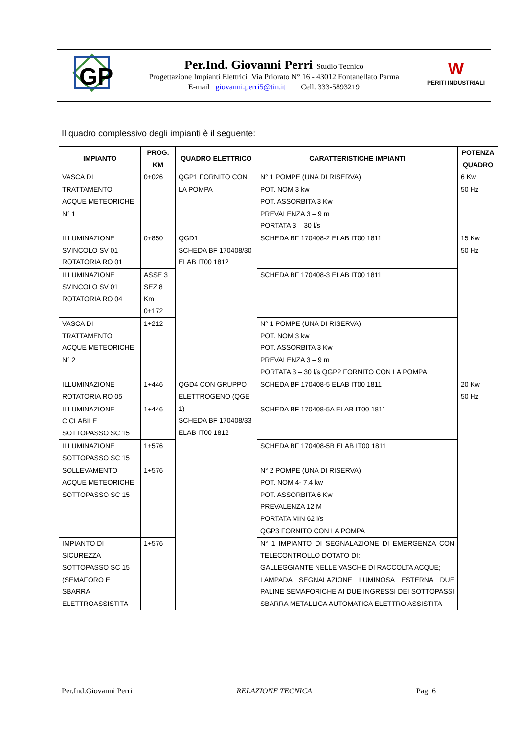| GP | Per.Ind. Giovanni Perri Studio Tecnico Progettazione Impianti Elettrici Via Priorato N° 16 - 43012 Fontanellato Parma E-mail giovanni.perri5@tin.it Cell. 333-5893219 | W PERITI INDUSTRIALI |
Il quadro complessivo degli impianti è il seguente:
| IMPIANTO | PROG. KM | QUADRO ELETTRICO | CARATTERISTICHE IMPIANTI | POTENZA QUADRO |
| --- | --- | --- | --- | --- |
| VASCA DI TRATTAMENTO ACQUE METEORICHE N° 1 | 0+026 | QGP1 FORNITO CON LA POMPA | N° 1 POMPE (UNA DI RISERVA) POT. NOM 3 kw POT. ASSORBITA 3 Kw PREVALENZA 3 – 9 m PORTATA 3 – 30 l/s | 6 Kw 50 Hz |
| ILLUMINAZIONE SVINCOLO SV 01 ROTATORIA RO 01 | 0+850 | QGD1 SCHEDA BF 170408/30 ELAB IT00 1812 | SCHEDA BF 170408-2 ELAB IT00 1811 | 15 Kw 50 Hz |
| ILLUMINAZIONE SVINCOLO SV 01 ROTATORIA RO 04 | ASSE 3 SEZ 8 Km 0+172 | | SCHEDA BF 170408-3 ELAB IT00 1811 | |
| VASCA DI TRATTAMENTO ACQUE METEORICHE N° 2 | 1+212 | | N° 1 POMPE (UNA DI RISERVA) POT. NOM 3 kw POT. ASSORBITA 3 Kw PREVALENZA 3 – 9 m PORTATA 3 – 30 l/s QGP2 FORNITO CON LA POMPA | |
| ILLUMINAZIONE ROTATORIA RO 05 | 1+446 | QGD4 CON GRUPPO ELETTROGENO (QGE 1) SCHEDA BF 170408/33 ELAB IT00 1812 | SCHEDA BF 170408-5 ELAB IT00 1811 | 20 Kw 50 Hz |
| ILLUMINAZIONE CICLABILE SOTTOPASSO SC 15 | 1+446 | | SCHEDA BF 170408-5A ELAB IT00 1811 | |
| ILLUMINAZIONE SOTTOPASSO SC 15 | 1+576 | | SCHEDA BF 170408-5B ELAB IT00 1811 | |
| SOLLEVAMENTO ACQUE METEORICHE SOTTOPASSO SC 15 | 1+576 | | N° 2 POMPE (UNA DI RISERVA) POT. NOM 4- 7.4 kw POT. ASSORBITA 6 Kw PREVALENZA 12 M PORTATA MIN 62 l/s QGP3 FORNITO CON LA POMPA | |
| IMPIANTO DI SICUREZZA SOTTOPASSO SC 15 (SEMAFORO E SBARRA ELETTROASSISTITA | 1+576 | | N° 1 IMPIANTO DI SEGNALAZIONE DI EMERGENZA CON TELECONTROLLO DOTATO DI: GALLEGGIANTE NELLE VASCHE DI RACCOLTA ACQUE; LAMPADA SEGNALAZIONE LUMINOSA ESTERNA DUE PALINE SEMAFORICHE AI DUE INGRESSI DEI SOTTOPASSI SBARRA METALLICA AUTOMATICA ELETTRO ASSISTITA | |
Per.Ind.Giovanni Perri RELAZIONE TECNICA Pag. 6